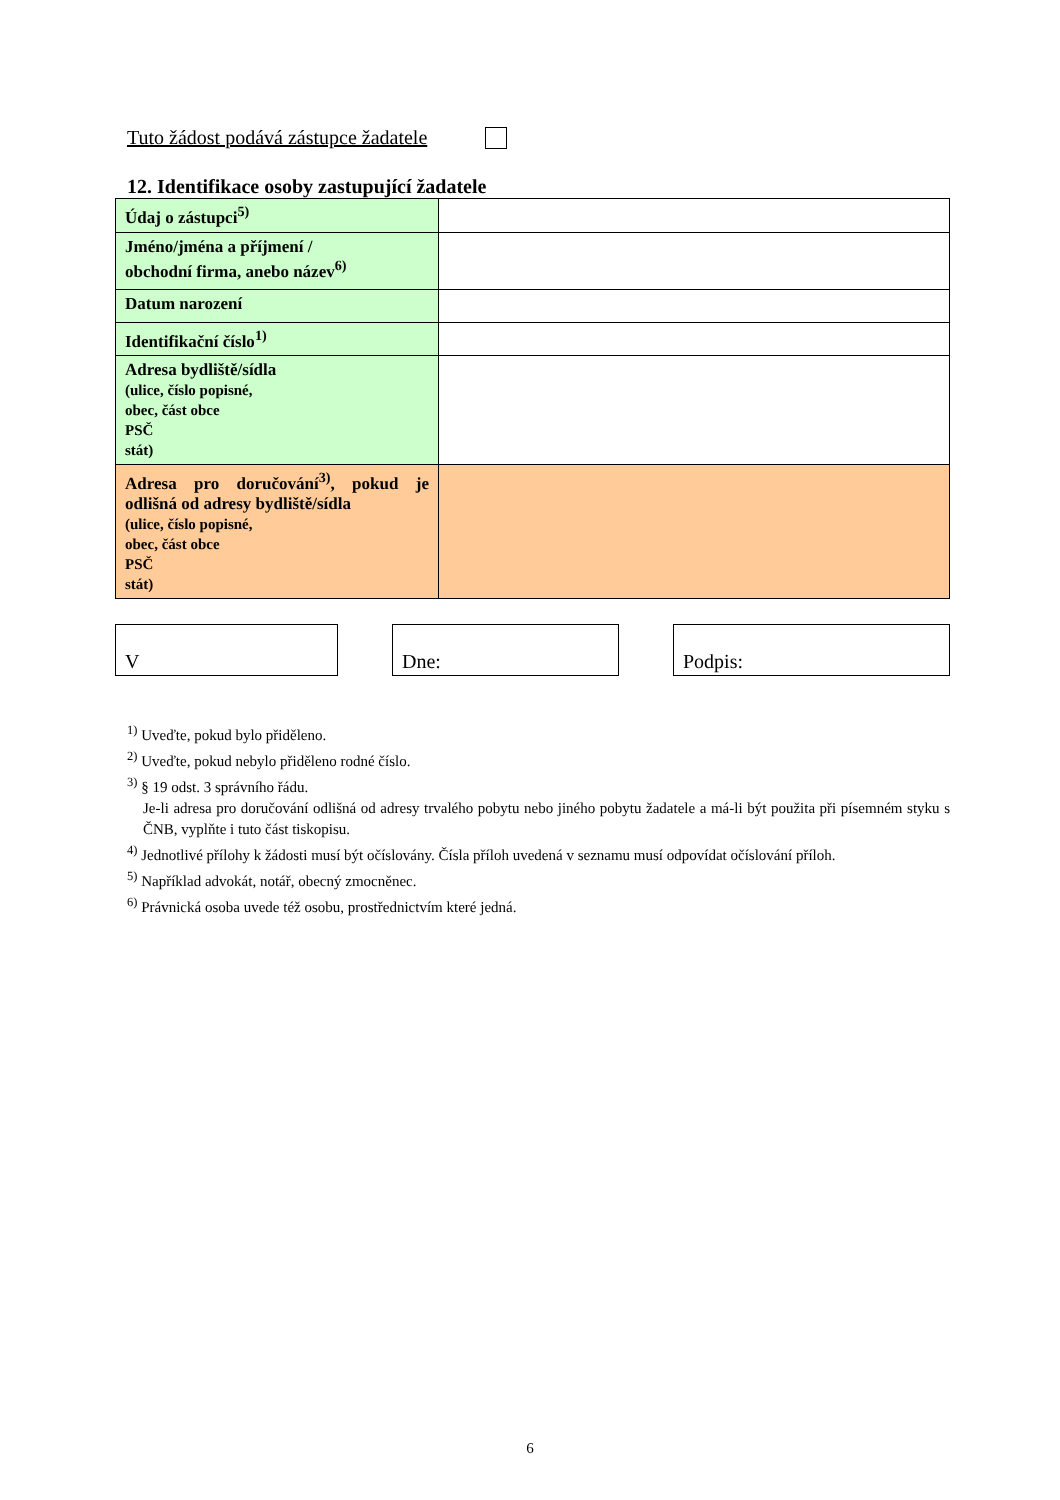Tuto žádost podává zástupce žadatele
12. Identifikace osoby zastupující žadatele
| Údaj o zástupci<sup>5)</sup> | |
| Jméno/jména a příjmení / obchodní firma, anebo název<sup>6)</sup> | |
| Datum narození | |
| Identifikační číslo<sup>1)</sup> | |
| Adresa bydliště/sídla (ulice, číslo popisné, obec, část obce PSČ stát) | |
| Adresa pro doručování<sup>3)</sup>, pokud je odlišná od adresy bydliště/sídla (ulice, číslo popisné, obec, část obce PSČ stát) | |
V Dne: Podpis:
<sup>1)</sup> Uveďte, pokud bylo přiděleno.
<sup>2)</sup> Uveďte, pokud nebylo přiděleno rodné číslo.
<sup>3)</sup> § 19 odst. 3 správního řádu.
Je-li adresa pro doručování odlišná od adresy trvalého pobytu nebo jiného pobytu žadatele a má-li být použita při písemném styku s ČNB, vyplňte i tuto část tiskopisu.
<sup>4)</sup> Jednotlivé přílohy k žádosti musí být očíslovány. Čísla příloh uvedená v seznamu musí odpovídat očíslování příloh.
<sup>5)</sup> Například advokát, notář, obecný zmocněnec.
<sup>6)</sup> Právnická osoba uvede též osobu, prostřednictvím které jedná.
6